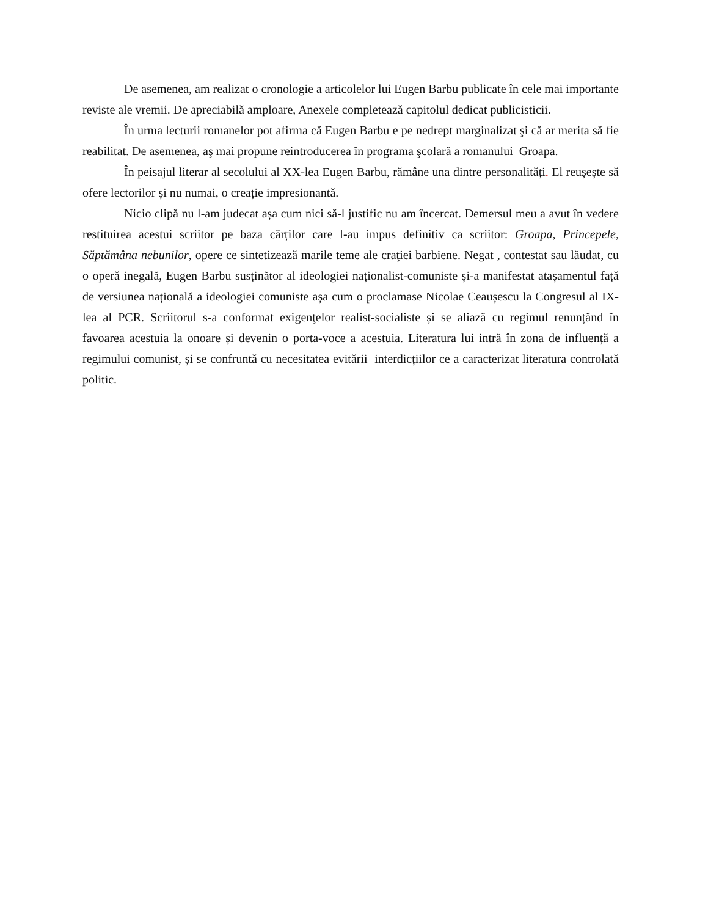De asemenea, am realizat o cronologie a articolelor lui Eugen Barbu publicate în cele mai importante reviste ale vremii. De apreciabilă amploare, Anexele completează capitolul dedicat publicisticii.
În urma lecturii romanelor pot afirma că Eugen Barbu e pe nedrept marginalizat şi că ar merita să fie reabilitat. De asemenea, aş mai propune reintroducerea în programa şcolară a romanului Groapa.
În peisajul literar al secolului al XX-lea Eugen Barbu, rămâne una dintre personalități. El reușește să ofere lectorilor și nu numai, o creație impresionantă.
Nicio clipă nu l-am judecat așa cum nici să-l justific nu am încercat. Demersul meu a avut în vedere restituirea acestui scriitor pe baza cărților care l-au impus definitiv ca scriitor: Groapa, Princepele, Săptămâna nebunilor, opere ce sintetizează marile teme ale craţiei barbiene. Negat , contestat sau lăudat, cu o operă inegală, Eugen Barbu susținător al ideologiei naționalist-comuniste și-a manifestat atașamentul față de versiunea națională a ideologiei comuniste așa cum o proclamase Nicolae Ceaușescu la Congresul al IX-lea al PCR. Scriitorul s-a conformat exigenţelor realist-socialiste și se aliază cu regimul renunțând în favoarea acestuia la onoare și devenin o porta-voce a acestuia. Literatura lui intră în zona de influență a regimului comunist, și se confruntă cu necesitatea evitării interdicțiilor ce a caracterizat literatura controlată politic.